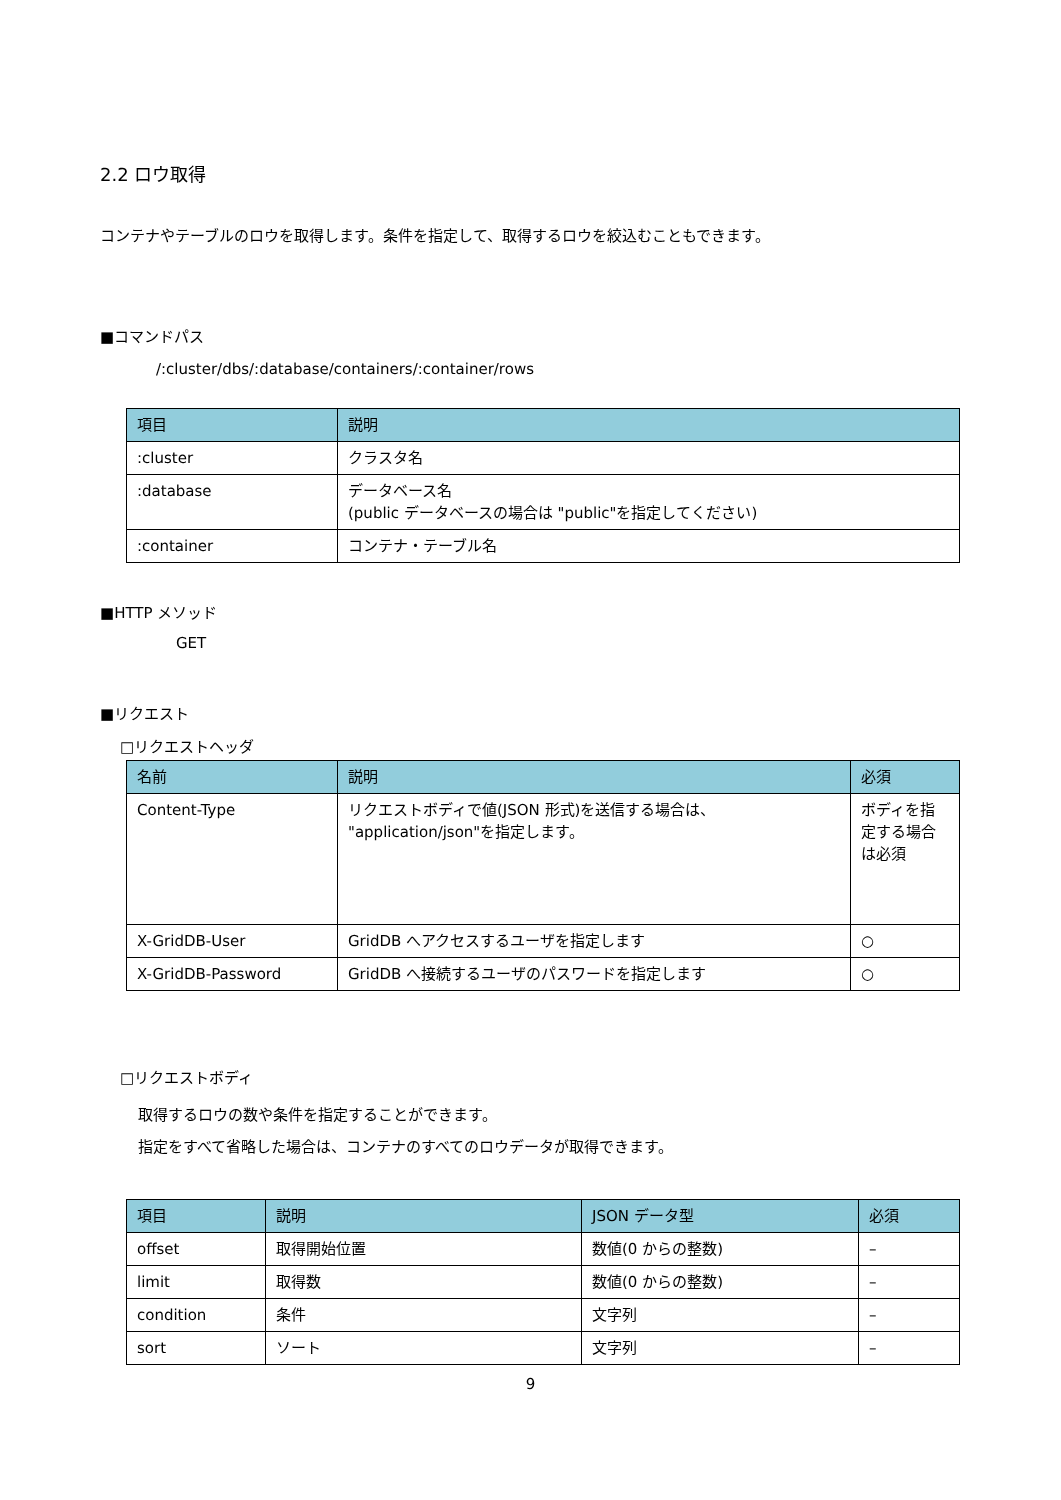2.2 ロウ取得
コンテナやテーブルのロウを取得します。条件を指定して、取得するロウを絞込むこともできます。
■コマンドパス
/:cluster/dbs/:database/containers/:container/rows
| 項目 | 説明 |
| --- | --- |
| :cluster | クラスタ名 |
| :database | データベース名 (public データベースの場合は "public"を指定してください) |
| :container | コンテナ・テーブル名 |
■HTTP メソッド
GET
■リクエスト
□リクエストヘッダ
| 名前 | 説明 | 必須 |
| --- | --- | --- |
| Content-Type | リクエストボディで値(JSON 形式)を送信する場合は、 "application/json"を指定します。 | ボディを指定する場合は必須 |
| X-GridDB-User | GridDB へアクセスするユーザを指定します | ○ |
| X-GridDB-Password | GridDB へ接続するユーザのパスワードを指定します | ○ |
□リクエストボディ
取得するロウの数や条件を指定することができます。
指定をすべて省略した場合は、コンテナのすべてのロウデータが取得できます。
| 項目 | 説明 | JSON データ型 | 必須 |
| --- | --- | --- | --- |
| offset | 取得開始位置 | 数値(0 からの整数) | – |
| limit | 取得数 | 数値(0 からの整数) | – |
| condition | 条件 | 文字列 | – |
| sort | ソート | 文字列 | – |
9